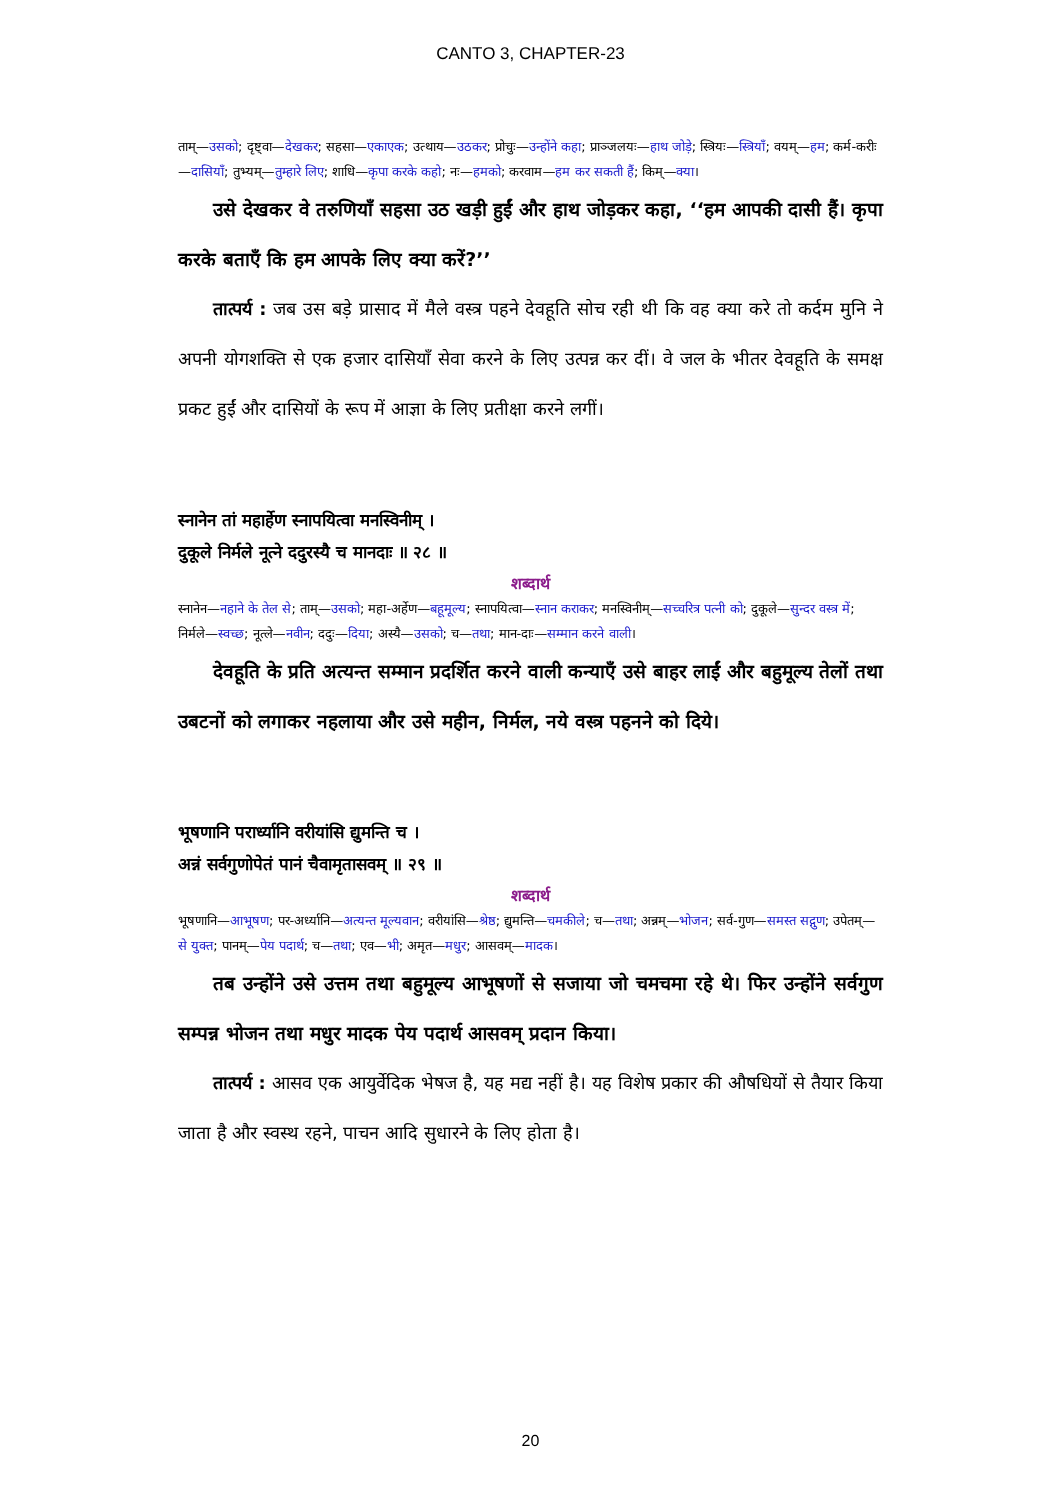CANTO 3, CHAPTER-23
ताम्—उसको; दृष्ट्वा—देखकर; सहसा—एकाएक; उत्थाय—उठकर; प्रोचुः—उन्होंने कहा; प्राञ्जलयः—हाथ जोड़े; स्त्रियः—स्त्रियाँ; वयम्—हम; कर्म-करीः—दासियाँ; तुभ्यम्—तुम्हारे लिए; शाधि—कृपा करके कहो; नः—हमको; करवाम—हम कर सकती हैं; किम्—क्या।
उसे देखकर वे तरुणियाँ सहसा उठ खड़ी हुईं और हाथ जोड़कर कहा, ‘‘हम आपकी दासी हैं। कृपा करके बताएँ कि हम आपके लिए क्या करें?’’
तात्पर्य : जब उस बड़े प्रासाद में मैले वस्त्र पहने देवहूति सोच रही थी कि वह क्या करे तो कर्दम मुनि ने अपनी योगशक्ति से एक हजार दासियाँ सेवा करने के लिए उत्पन्न कर दीं। वे जल के भीतर देवहूति के समक्ष प्रकट हुईं और दासियों के रूप में आज्ञा के लिए प्रतीक्षा करने लगीं।
स्नानेन तां महार्हेण स्नापयित्वा मनस्विनीम् ।
दुकूले निर्मले नूत्ने ददुरस्यै च मानदाः ॥ २८ ॥
शब्दार्थ
स्नानेन—नहाने के तेल से; ताम्—उसको; महा-अर्हेण—बहूमूल्य; स्नापयित्वा—स्नान कराकर; मनस्विनीम्—सच्चरित्र पत्नी को; दुकूले—सुन्दर वस्त्र में; निर्मले—स्वच्छ; नूत्ले—नवीन; ददुः—दिया; अस्यै—उसको; च—तथा; मान-दाः—सम्मान करने वाली।
देवहूति के प्रति अत्यन्त सम्मान प्रदर्शित करने वाली कन्याएँ उसे बाहर लाईं और बहुमूल्य तेलों तथा उबटनों को लगाकर नहलाया और उसे महीन, निर्मल, नये वस्त्र पहनने को दिये।
भूषणानि परार्ध्यानि वरीयांसि द्युमन्ति च ।
अन्नं सर्वगुणोपेतं पानं चैवामृतासवम् ॥ २९ ॥
शब्दार्थ
भूषणानि—आभूषण; पर-अर्ध्यानि—अत्यन्त मूल्यवान; वरीयांसि—श्रेष्ठ; द्युमन्ति—चमकीले; च—तथा; अन्नम्—भोजन; सर्व-गुण—समस्त सद्गुण; उपेतम्—से युक्त; पानम्—पेय पदार्थ; च—तथा; एव—भी; अमृत—मधुर; आसवम्—मादक।
तब उन्होंने उसे उत्तम तथा बहुमूल्य आभूषणों से सजाया जो चमचमा रहे थे। फिर उन्होंने सर्वगुण सम्पन्न भोजन तथा मधुर मादक पेय पदार्थ आसवम् प्रदान किया।
तात्पर्य : आसव एक आयुर्वेदिक भेषज है, यह मद्य नहीं है। यह विशेष प्रकार की औषधियों से तैयार किया जाता है और स्वस्थ रहने, पाचन आदि सुधारने के लिए होता है।
20